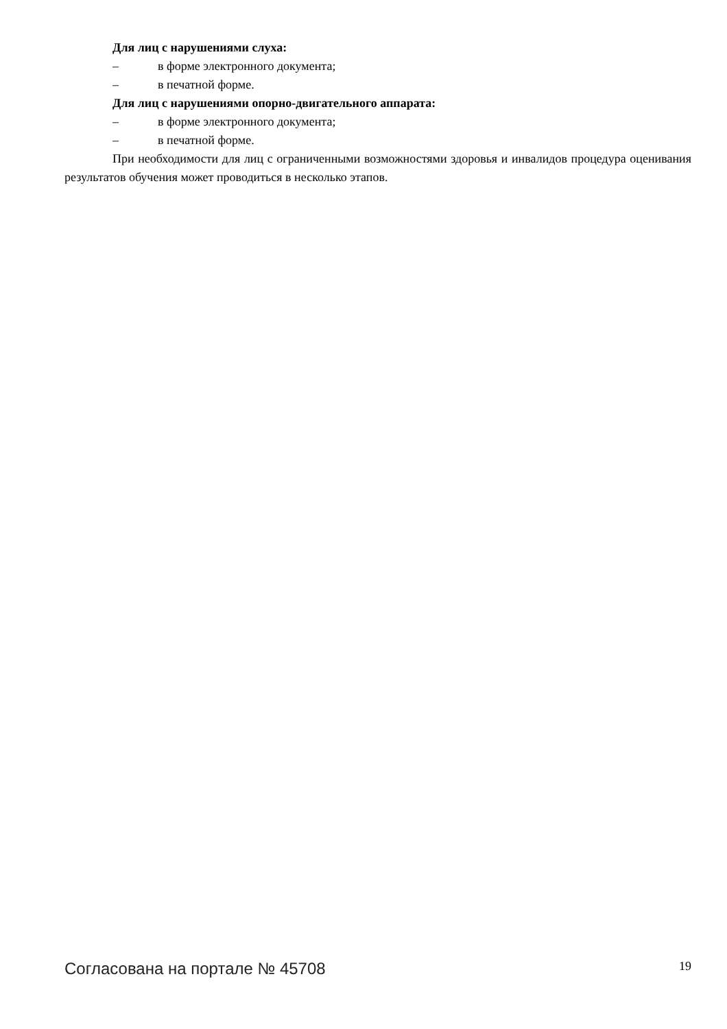Для лиц с нарушениями слуха:
– в форме электронного документа;
– в печатной форме.
Для лиц с нарушениями опорно-двигательного аппарата:
– в форме электронного документа;
– в печатной форме.
При необходимости для лиц с ограниченными возможностями здоровья и инвалидов процедура оценивания результатов обучения может проводиться в несколько этапов.
Согласована на портале № 45708 19